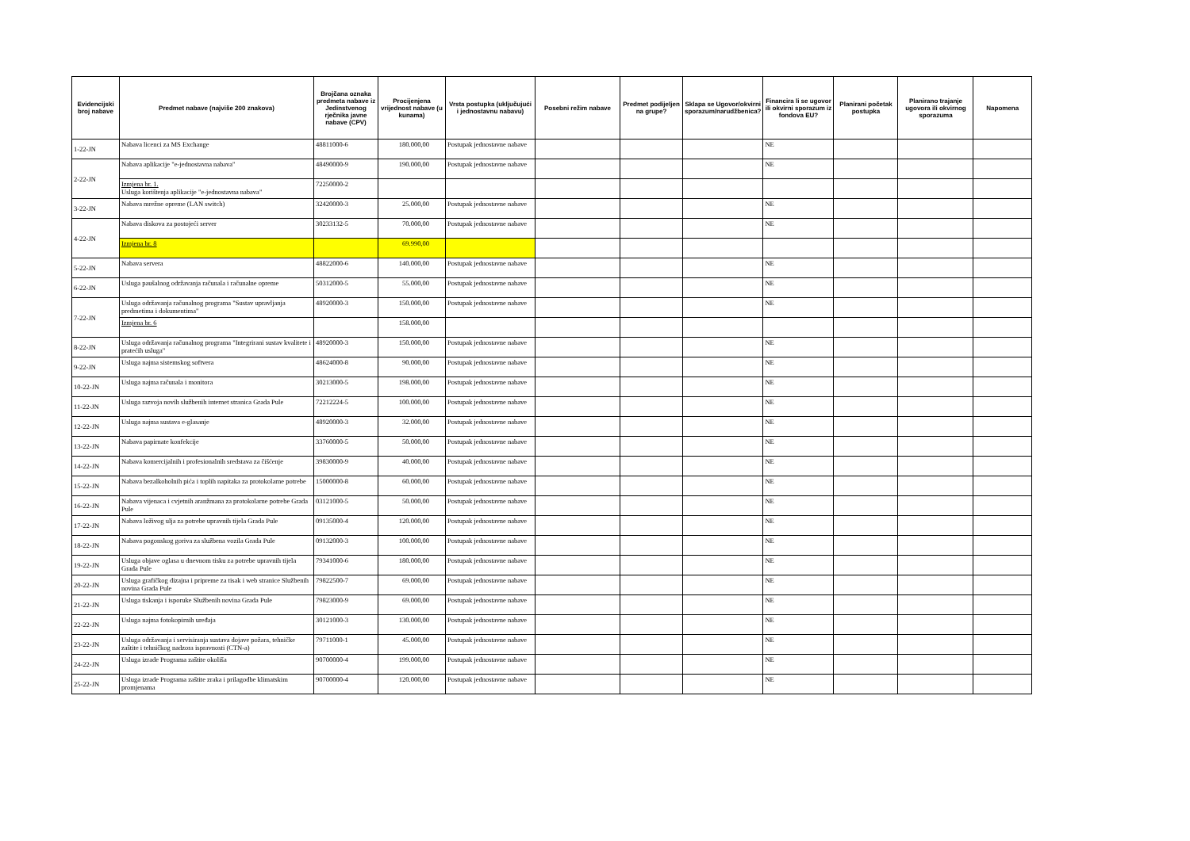| Evidencijski broj nabave | Predmet nabave (najviše 200 znakova) | Brojčana oznaka predmeta nabave iz Jedinstvenog rječnika javne nabave (CPV) | Procijenjena vrijednost nabave (u kunama) | Vrsta postupka (uključujući i jednostavnu nabavu) | Posebni režim nabave | Predmet podijeljen na grupe? | Sklapa se Ugovor/okvirni sporazum/narudžbenica? | Financira li se ugovor ili okvirni sporazum iz fondova EU? | Planirani početak postupka | Planirano trajanje ugovora ili okvirnog sporazuma | Napomena |
| --- | --- | --- | --- | --- | --- | --- | --- | --- | --- | --- | --- |
| 1-22-JN | Nabava licenci za MS Exchange | 48811000-6 | 180.000,00 | Postupak jednostavne nabave | | | | NE | | | |
| 2-22-JN | Nabava aplikacije "e-jednostavna nabava" | 48490000-9 | 190.000,00 | Postupak jednostavne nabave | | | | NE | | | |
| | Izmjena br. 1. Usluga korištenja aplikacije "e-jednostavna nabava" | 72250000-2 | | | | | | | | | |
| 3-22-JN | Nabava mrežne opreme (LAN switch) | 32420000-3 | 25.000,00 | Postupak jednostavne nabave | | | | NE | | | |
| 4-22-JN | Nabava diskova za postojeći server | 30233132-5 | 70.000,00 | Postupak jednostavne nabave | | | | NE | | | |
| | Izmjena br. 8 | | 69.990,00 | | | | | | | | |
| 5-22-JN | Nabava servera | 48822000-6 | 140.000,00 | Postupak jednostavne nabave | | | | NE | | | |
| 6-22-JN | Usluga paušalnog održavanja računala i računalne opreme | 50312000-5 | 55.000,00 | Postupak jednostavne nabave | | | | NE | | | |
| 7-22-JN | Usluga održavanja računalnog programa "Sustav upravljanja predmetima i dokumentima" | 48920000-3 | 150.000,00 | Postupak jednostavne nabave | | | | NE | | | |
| | Izmjena br. 6 | | 158.000,00 | | | | | | | | |
| 8-22-JN | Usluga održavanja računalnog programa "Integrirani sustav kvalitete i pratećih usluga" | 48920000-3 | 150.000,00 | Postupak jednostavne nabave | | | | NE | | | |
| 9-22-JN | Usluga najma sistemskog softvera | 48624000-8 | 90.000,00 | Postupak jednostavne nabave | | | | NE | | | |
| 10-22-JN | Usluga najma računala i monitora | 30213000-5 | 198.000,00 | Postupak jednostavne nabave | | | | NE | | | |
| 11-22-JN | Usluga razvoja novih službenih internet stranica Grada Pule | 72212224-5 | 100.000,00 | Postupak jednostavne nabave | | | | NE | | | |
| 12-22-JN | Usluga najma sustava e-glasanje | 48920000-3 | 32.000,00 | Postupak jednostavne nabave | | | | NE | | | |
| 13-22-JN | Nabava papirnate konfekcije | 33760000-5 | 50.000,00 | Postupak jednostavne nabave | | | | NE | | | |
| 14-22-JN | Nabava komercijalnih i profesionalnih sredstava za čišćenje | 39830000-9 | 40.000,00 | Postupak jednostavne nabave | | | | NE | | | |
| 15-22-JN | Nabava bezalkoholnih pića i toplih napitaka za protokolarne potrebe | 15000000-8 | 60.000,00 | Postupak jednostavne nabave | | | | NE | | | |
| 16-22-JN | Nabava vijenaca i cvjetnih aranžmana za protokolarne potrebe Grada Pule | 03121000-5 | 50.000,00 | Postupak jednostavne nabave | | | | NE | | | |
| 17-22-JN | Nabava loživog ulja za potrebe upravnih tijela Grada Pule | 09135000-4 | 120.000,00 | Postupak jednostavne nabave | | | | NE | | | |
| 18-22-JN | Nabava pogonskog goriva za službena vozila Grada Pule | 09132000-3 | 100.000,00 | Postupak jednostavne nabave | | | | NE | | | |
| 19-22-JN | Usluga objave oglasa u dnevnom tisku za potrebe upravnih tijela Grada Pule | 79341000-6 | 180.000,00 | Postupak jednostavne nabave | | | | NE | | | |
| 20-22-JN | Usluga grafičkog dizajna i pripreme za tisak i web stranice Službenih novina Grada Pule | 79822500-7 | 69.000,00 | Postupak jednostavne nabave | | | | NE | | | |
| 21-22-JN | Usluga tiskanja i isporuke Službenih novina Grada Pule | 79823000-9 | 69.000,00 | Postupak jednostavne nabave | | | | NE | | | |
| 22-22-JN | Usluga najma fotokopirnih uređaja | 30121000-3 | 130.000,00 | Postupak jednostavne nabave | | | | NE | | | |
| 23-22-JN | Usluga održavanja i servisiranja sustava dojave požara, tehničke zaštite i tehničkog nadzora ispravnosti (CTN-a) | 79711000-1 | 45.000,00 | Postupak jednostavne nabave | | | | NE | | | |
| 24-22-JN | Usluga izrade Programa zaštite okoliša | 90700000-4 | 199.000,00 | Postupak jednostavne nabave | | | | NE | | | |
| 25-22-JN | Usluga izrade Programa zaštite zraka i prilagodbe klimatskim promjenama | 90700000-4 | 120.000,00 | Postupak jednostavne nabave | | | | NE | | | |